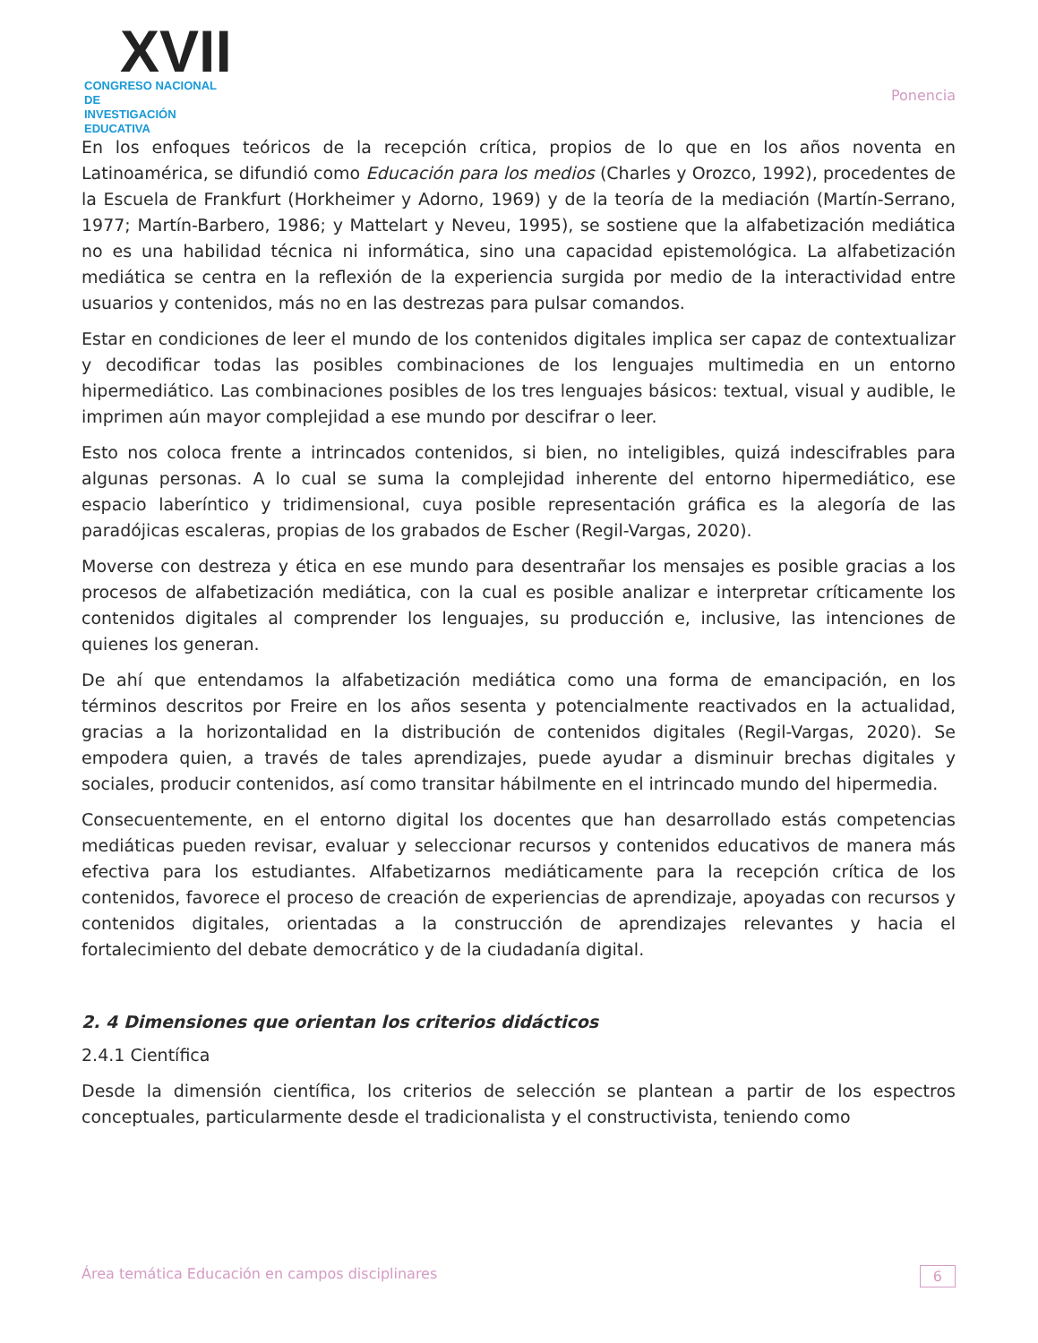XVII
CONGRESO NACIONAL DE
INVESTIGACIÓN EDUCATIVA
Ponencia
En los enfoques teóricos de la recepción crítica, propios de lo que en los años noventa en Latinoamérica, se difundió como Educación para los medios (Charles y Orozco, 1992), procedentes de la Escuela de Frankfurt (Horkheimer y Adorno, 1969) y de la teoría de la mediación (Martín-Serrano, 1977; Martín-Barbero, 1986; y Mattelart y Neveu, 1995), se sostiene que la alfabetización mediática no es una habilidad técnica ni informática, sino una capacidad epistemológica. La alfabetización mediática se centra en la reflexión de la experiencia surgida por medio de la interactividad entre usuarios y contenidos, más no en las destrezas para pulsar comandos.
Estar en condiciones de leer el mundo de los contenidos digitales implica ser capaz de contextualizar y decodificar todas las posibles combinaciones de los lenguajes multimedia en un entorno hipermediático. Las combinaciones posibles de los tres lenguajes básicos: textual, visual y audible, le imprimen aún mayor complejidad a ese mundo por descifrar o leer.
Esto nos coloca frente a intrincados contenidos, si bien, no inteligibles, quizá indescifrables para algunas personas. A lo cual se suma la complejidad inherente del entorno hipermediático, ese espacio laberíntico y tridimensional, cuya posible representación gráfica es la alegoría de las paradójicas escaleras, propias de los grabados de Escher (Regil-Vargas, 2020).
Moverse con destreza y ética en ese mundo para desentrañar los mensajes es posible gracias a los procesos de alfabetización mediática, con la cual es posible analizar e interpretar críticamente los contenidos digitales al comprender los lenguajes, su producción e, inclusive, las intenciones de quienes los generan.
De ahí que entendamos la alfabetización mediática como una forma de emancipación, en los términos descritos por Freire en los años sesenta y potencialmente reactivados en la actualidad, gracias a la horizontalidad en la distribución de contenidos digitales (Regil-Vargas, 2020). Se empodera quien, a través de tales aprendizajes, puede ayudar a disminuir brechas digitales y sociales, producir contenidos, así como transitar hábilmente en el intrincado mundo del hipermedia.
Consecuentemente, en el entorno digital los docentes que han desarrollado estás competencias mediáticas pueden revisar, evaluar y seleccionar recursos y contenidos educativos de manera más efectiva para los estudiantes. Alfabetizarnos mediáticamente para la recepción crítica de los contenidos, favorece el proceso de creación de experiencias de aprendizaje, apoyadas con recursos y contenidos digitales, orientadas a la construcción de aprendizajes relevantes y hacia el fortalecimiento del debate democrático y de la ciudadanía digital.
2. 4 Dimensiones que orientan los criterios didácticos
2.4.1 Científica
Desde la dimensión científica, los criterios de selección se plantean a partir de los espectros conceptuales, particularmente desde el tradicionalista y el constructivista, teniendo como
Área temática Educación en campos disciplinares 6